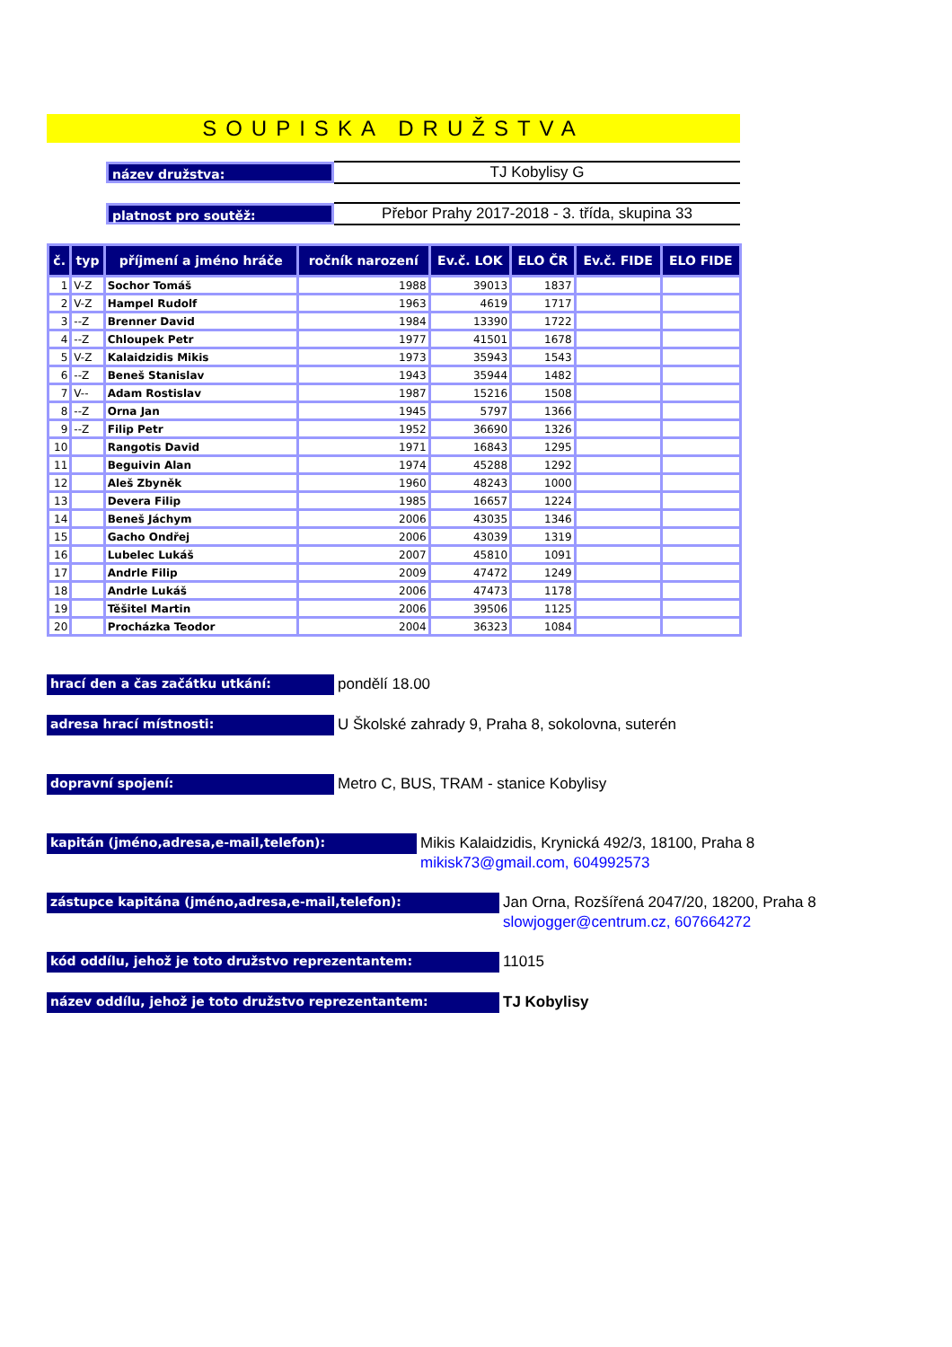SOUPISKA DRUŽSTVA
název družstva:
TJ Kobylisy G
platnost pro soutěž:
Přebor Prahy 2017-2018 - 3. třída, skupina 33
| č. | typ | příjmení a jméno hráče | ročník narození | Ev.č. LOK | ELO ČR | Ev.č. FIDE | ELO FIDE |
| --- | --- | --- | --- | --- | --- | --- | --- |
| 1 | V-Z | Sochor Tomáš | 1988 | 39013 | 1837 | | |
| 2 | V-Z | Hampel Rudolf | 1963 | 4619 | 1717 | | |
| 3 | --Z | Brenner David | 1984 | 13390 | 1722 | | |
| 4 | --Z | Chloupek Petr | 1977 | 41501 | 1678 | | |
| 5 | V-Z | Kalaidzidis Mikis | 1973 | 35943 | 1543 | | |
| 6 | --Z | Beneš Stanislav | 1943 | 35944 | 1482 | | |
| 7 | V-- | Adam Rostislav | 1987 | 15216 | 1508 | | |
| 8 | --Z | Orna Jan | 1945 | 5797 | 1366 | | |
| 9 | --Z | Filip Petr | 1952 | 36690 | 1326 | | |
| 10 | | Rangotis David | 1971 | 16843 | 1295 | | |
| 11 | | Beguivin Alan | 1974 | 45288 | 1292 | | |
| 12 | | Aleš Zbyněk | 1960 | 48243 | 1000 | | |
| 13 | | Devera Filip | 1985 | 16657 | 1224 | | |
| 14 | | Beneš Jáchym | 2006 | 43035 | 1346 | | |
| 15 | | Gacho Ondřej | 2006 | 43039 | 1319 | | |
| 16 | | Lubelec Lukáš | 2007 | 45810 | 1091 | | |
| 17 | | Andrle Filip | 2009 | 47472 | 1249 | | |
| 18 | | Andrle Lukáš | 2006 | 47473 | 1178 | | |
| 19 | | Těšitel Martin | 2006 | 39506 | 1125 | | |
| 20 | | Procházka Teodor | 2004 | 36323 | 1084 | | |
hrací den a čas začátku utkání:
pondělí 18.00
adresa hrací místnosti:
U Školské zahrady 9, Praha 8, sokolovna, suterén
dopravní spojení:
Metro C, BUS, TRAM - stanice Kobylisy
kapitán (jméno,adresa,e-mail,telefon):
Mikis Kalaidzidis, Krynická 492/3, 18100, Praha 8
mikisk73@gmail.com, 604992573
zástupce kapitána (jméno,adresa,e-mail,telefon):
Jan Orna, Rozšířená 2047/20, 18200, Praha 8
slowjogger@centrum.cz, 607664272
kód oddílu, jehož je toto družstvo reprezentantem:
11015
název oddílu, jehož je toto družstvo reprezentantem:
TJ Kobylisy